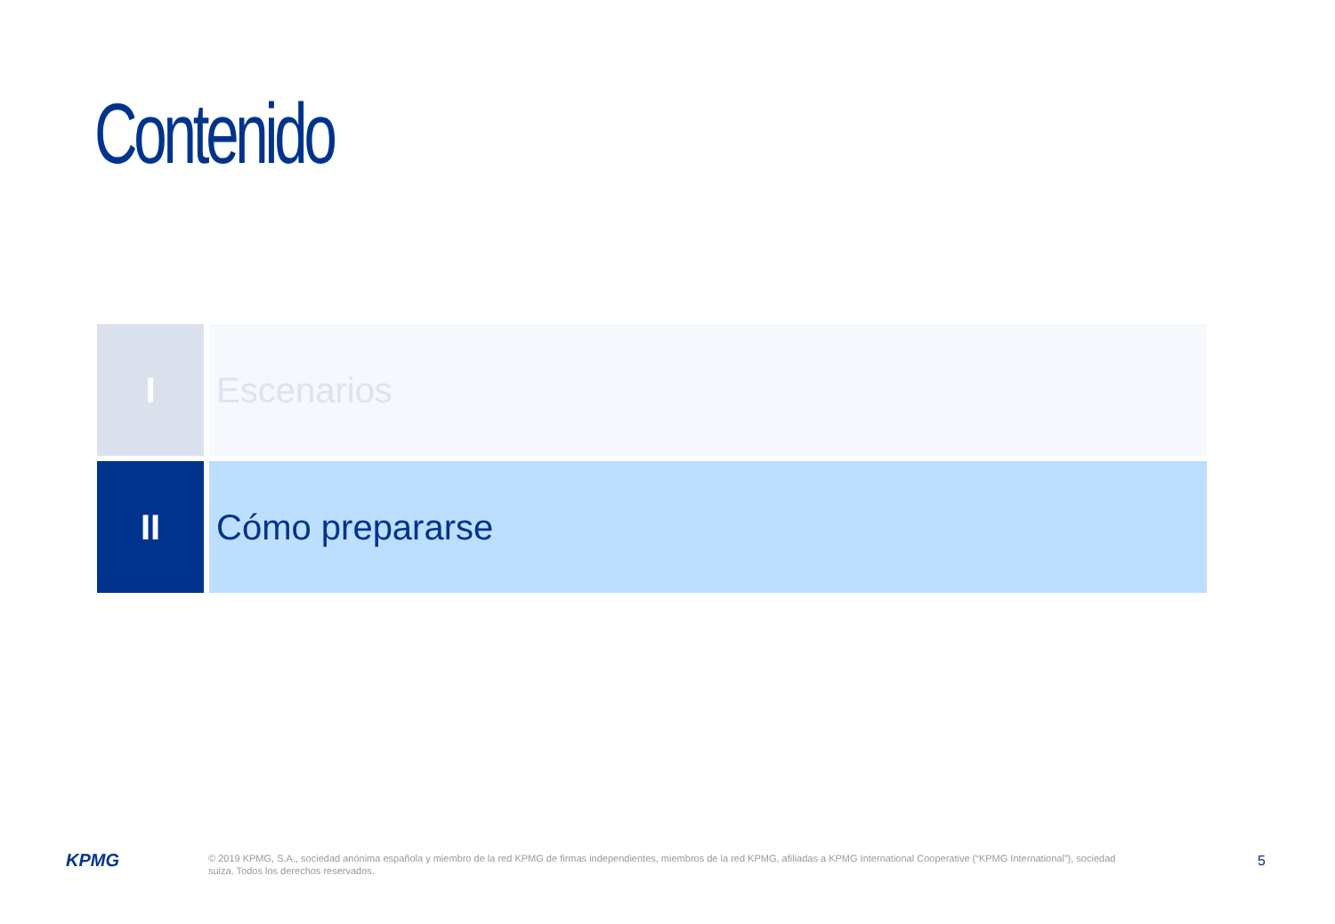Contenido
I Escenarios
II Cómo prepararse
KPMG
© 2019 KPMG, S.A., sociedad anónima española y miembro de la red KPMG de firmas independientes, miembros de la red KPMG, afiliadas a KPMG International Cooperative (“KPMG International”), sociedad suiza. Todos los derechos reservados.
5